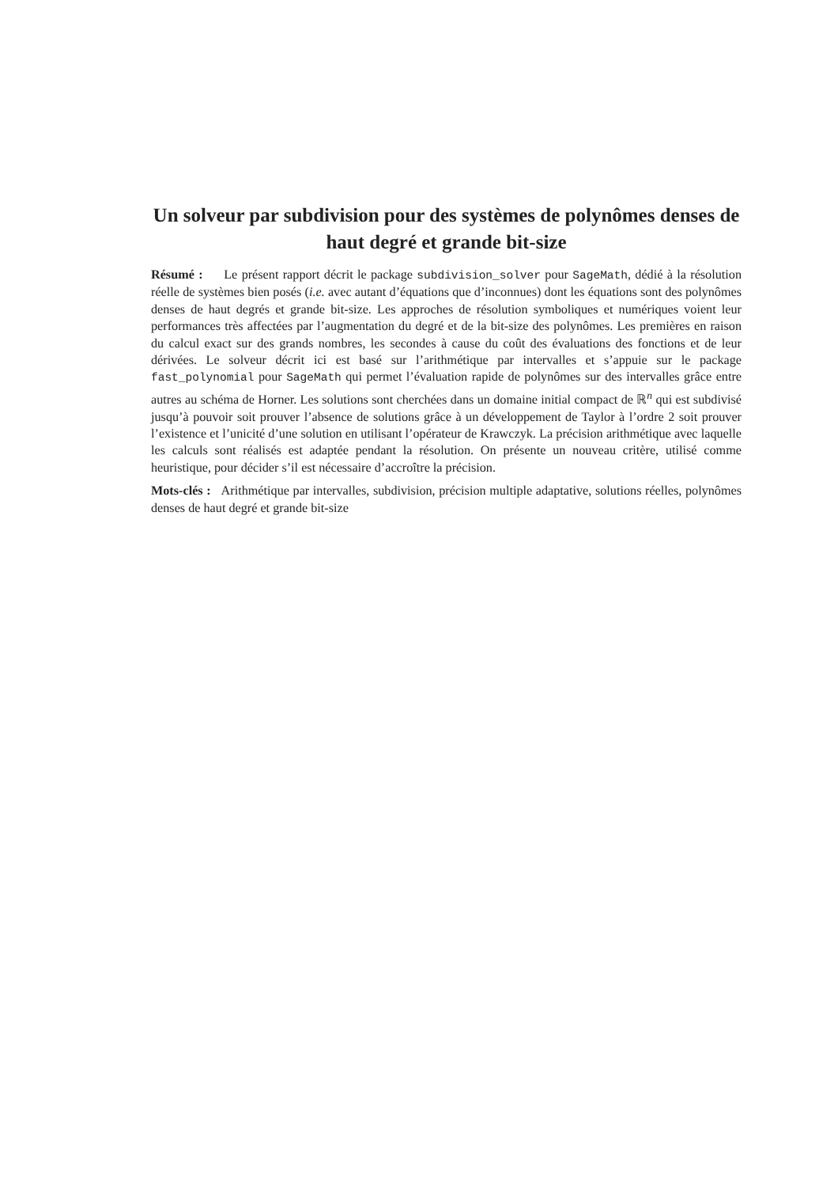Un solveur par subdivision pour des systèmes de polynômes denses de haut degré et grande bit-size
Résumé : Le présent rapport décrit le package subdivision_solver pour SageMath, dédié à la résolution réelle de systèmes bien posés (i.e. avec autant d’équations que d’inconnues) dont les équations sont des polynômes denses de haut degrés et grande bit-size. Les approches de résolution symboliques et numériques voient leur performances très affectées par l’augmentation du degré et de la bit-size des polynômes. Les premières en raison du calcul exact sur des grands nombres, les secondes à cause du coût des évaluations des fonctions et de leur dérivées. Le solveur décrit ici est basé sur l’arithmétique par intervalles et s’appuie sur le package fast_polynomial pour SageMath qui permet l’évaluation rapide de polynômes sur des intervalles grâce entre autres au schéma de Horner. Les solutions sont cherchées dans un domaine initial compact de ℝ<sup>n</sup> qui est subdivisé jusqu’à pouvoir soit prouver l’absence de solutions grâce à un développement de Taylor à l’ordre 2 soit prouver l’existence et l’unicité d’une solution en utilisant l’opérateur de Krawczyk. La précision arithmétique avec laquelle les calculs sont réalisés est adaptée pendant la résolution. On présente un nouveau critère, utilisé comme heuristique, pour décider s’il est nécessaire d’accroître la précision.
Mots-clés : Arithmétique par intervalles, subdivision, précision multiple adaptative, solutions réelles, polynômes denses de haut degré et grande bit-size